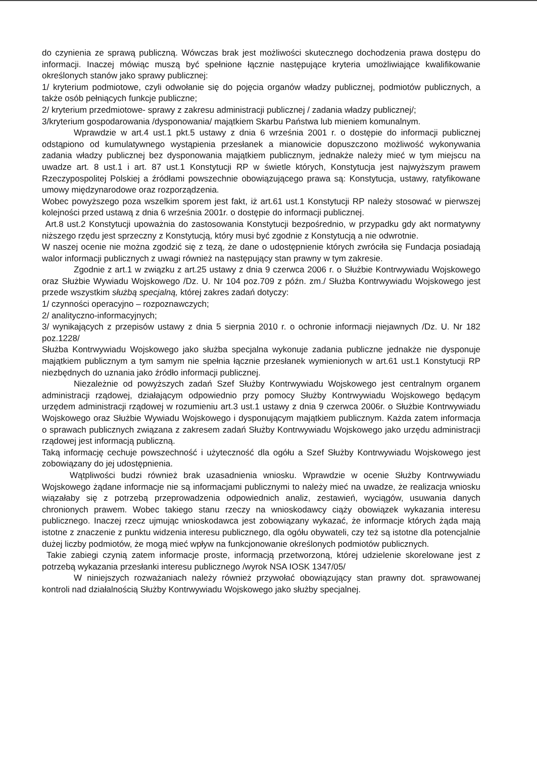do czynienia ze sprawą publiczną. Wówczas brak jest możliwości skutecznego dochodzenia prawa dostępu do informacji. Inaczej mówiąc muszą być spełnione łącznie następujące kryteria umożliwiające kwalifikowanie określonych stanów jako sprawy publicznej:
1/ kryterium podmiotowe, czyli odwołanie się do pojęcia organów władzy publicznej, podmiotów publicznych, a także osób pełniących funkcje publiczne;
2/ kryterium przedmiotowe- sprawy z zakresu administracji publicznej / zadania władzy publicznej/;
3/kryterium gospodarowania /dysponowania/ majątkiem Skarbu Państwa lub mieniem komunalnym.
Wprawdzie w art.4 ust.1 pkt.5 ustawy z dnia 6 września 2001 r. o dostępie do informacji publicznej odstąpiono od kumulatywnego wystąpienia przesłanek a mianowicie dopuszczono możliwość wykonywania zadania władzy publicznej bez dysponowania majątkiem publicznym, jednakże należy mieć w tym miejscu na uwadze art. 8 ust.1 i art. 87 ust.1 Konstytucji RP w świetle których, Konstytucja jest najwyższym prawem Rzeczypospolitej Polskiej a źródłami powszechnie obowiązującego prawa są: Konstytucja, ustawy, ratyfikowane umowy międzynarodowe oraz rozporządzenia.
Wobec powyższego poza wszelkim sporem jest fakt, iż art.61 ust.1 Konstytucji RP należy stosować w pierwszej kolejności przed ustawą z dnia 6 września 2001r. o dostępie do informacji publicznej.
Art.8 ust.2 Konstytucji upoważnia do zastosowania Konstytucji bezpośrednio, w przypadku gdy akt normatywny niższego rzędu jest sprzeczny z Konstytucją, który musi być zgodnie z Konstytucją a nie odwrotnie.
W naszej ocenie nie można zgodzić się z tezą, że dane o udostępnienie których zwróciła się Fundacja posiadają walor informacji publicznych z uwagi również na następujący stan prawny w tym zakresie.
Zgodnie z art.1 w związku z art.25 ustawy z dnia 9 czerwca 2006 r. o Służbie Kontrwywiadu Wojskowego oraz Służbie Wywiadu Wojskowego /Dz. U. Nr 104 poz.709 z późn. zm./ Służba Kontrwywiadu Wojskowego jest przede wszystkim służbą specjalną, której zakres zadań dotyczy:
1/ czynności operacyjno – rozpoznawczych;
2/ analityczno-informacyjnych;
3/ wynikających z przepisów ustawy z dnia 5 sierpnia 2010 r. o ochronie informacji niejawnych /Dz. U. Nr 182 poz.1228/
Służba Kontrwywiadu Wojskowego jako służba specjalna wykonuje zadania publiczne jednakże nie dysponuje majątkiem publicznym a tym samym nie spełnia łącznie przesłanek wymienionych w art.61 ust.1 Konstytucji RP niezbędnych do uznania jako źródło informacji publicznej.
Niezależnie od powyższych zadań Szef Służby Kontrwywiadu Wojskowego jest centralnym organem administracji rządowej, działającym odpowiednio przy pomocy Służby Kontrwywiadu Wojskowego będącym urzędem administracji rządowej w rozumieniu art.3 ust.1 ustawy z dnia 9 czerwca 2006r. o Służbie Kontrwywiadu Wojskowego oraz Służbie Wywiadu Wojskowego i dysponującym majątkiem publicznym. Każda zatem informacja o sprawach publicznych związana z zakresem zadań Służby Kontrwywiadu Wojskowego jako urzędu administracji rządowej jest informacją publiczną.
Taką informację cechuje powszechność i użyteczność dla ogółu a Szef Służby Kontrwywiadu Wojskowego jest zobowiązany do jej udostępnienia.
Wątpliwości budzi również brak uzasadnienia wniosku. Wprawdzie w ocenie Służby Kontrwywiadu Wojskowego żądane informacje nie są informacjami publicznymi to należy mieć na uwadze, że realizacja wniosku wiązałaby się z potrzebą przeprowadzenia odpowiednich analiz, zestawień, wyciągów, usuwania danych chronionych prawem. Wobec takiego stanu rzeczy na wnioskodawcy ciąży obowiązek wykazania interesu publicznego. Inaczej rzecz ujmując wnioskodawca jest zobowiązany wykazać, że informacje których żąda mają istotne z znaczenie z punktu widzenia interesu publicznego, dla ogółu obywateli, czy też są istotne dla potencjalnie dużej liczby podmiotów, że mogą mieć wpływ na funkcjonowanie określonych podmiotów publicznych.
Takie zabiegi czynią zatem informacje proste, informacją przetworzoną, której udzielenie skorelowane jest z potrzebą wykazania przesłanki interesu publicznego /wyrok NSA IOSK 1347/05/
W niniejszych rozważaniach należy również przywołać obowiązujący stan prawny dot. sprawowanej kontroli nad działalnością Służby Kontrwywiadu Wojskowego jako służby specjalnej.